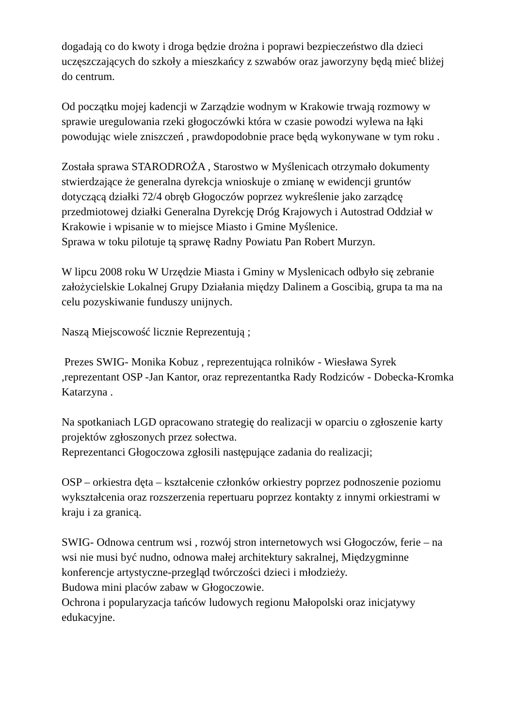dogadają co do kwoty i droga będzie drożna i poprawi bezpieczeństwo dla dzieci uczęszczających do szkoły a mieszkańcy z szwabów oraz jaworzyny będą mieć bliżej do centrum.
Od początku mojej kadencji w Zarządzie wodnym w Krakowie trwają rozmowy w sprawie uregulowania rzeki głogoczówki która w czasie powodzi wylewa na łąki powodując wiele zniszczeń , prawdopodobnie prace będą wykonywane w tym roku .
Została sprawa STARODROŻA , Starostwo w Myślenicach otrzymało dokumenty stwierdzające że generalna dyrekcja wnioskuje o zmianę w ewidencji gruntów dotyczącą działki 72/4 obręb Głogoczów poprzez wykreślenie jako zarządcę przedmiotowej działki Generalna Dyrekcję Dróg Krajowych i Autostrad Oddział w Krakowie i wpisanie w to miejsce Miasto i Gmine Myślenice.
Sprawa w toku pilotuje tą sprawę Radny Powiatu Pan Robert Murzyn.
W lipcu 2008 roku W Urzędzie Miasta i Gminy w Myslenicach odbyło się zebranie założycielskie Lokalnej Grupy Działania między Dalinem a Goscibią, grupa ta ma na celu pozyskiwanie funduszy unijnych.
Naszą Miejscowość licznie Reprezentują ;
Prezes SWIG- Monika Kobuz , reprezentująca rolników - Wiesława Syrek ,reprezentant OSP -Jan Kantor, oraz reprezentantka Rady Rodziców - Dobecka-Kromka Katarzyna .
Na spotkaniach LGD opracowano strategię do realizacji w oparciu o zgłoszenie karty projektów zgłoszonych przez sołectwa.
Reprezentanci Głogoczowa zgłosili następujące zadania do realizacji;
OSP – orkiestra dęta – kształcenie członków orkiestry poprzez podnoszenie poziomu wykształcenia oraz rozszerzenia repertuaru poprzez kontakty z innymi orkiestrami w kraju i za granicą.
SWIG- Odnowa centrum wsi , rozwój stron internetowych wsi Głogoczów, ferie – na wsi nie musi być nudno, odnowa małej architektury sakralnej, Międzygminne konferencje artystyczne-przegląd twórczości dzieci i młodzieży.
Budowa mini placów zabaw w Głogoczowie.
Ochrona i popularyzacja tańców ludowych regionu Małopolski oraz inicjatywy edukacyjne.